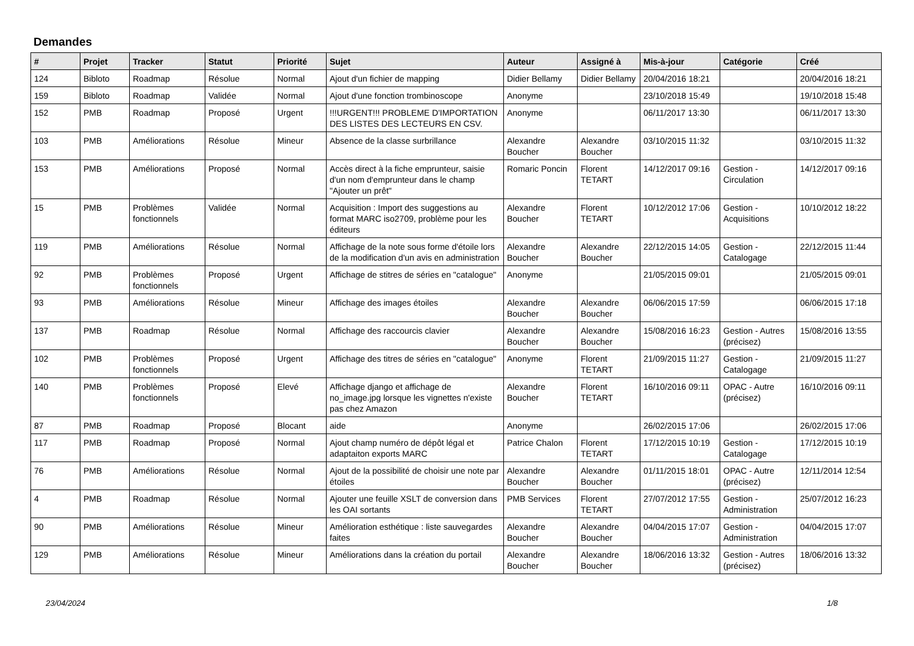Demandes
| # | Projet | Tracker | Statut | Priorité | Sujet | Auteur | Assigné à | Mis-à-jour | Catégorie | Créé |
| --- | --- | --- | --- | --- | --- | --- | --- | --- | --- | --- |
| 124 | Bibloto | Roadmap | Résolue | Normal | Ajout d'un fichier de mapping | Didier Bellamy | Didier Bellamy | 20/04/2016 18:21 | | 20/04/2016 18:21 |
| 159 | Bibloto | Roadmap | Validée | Normal | Ajout d'une fonction trombinoscope | Anonyme | | 23/10/2018 15:49 | | 19/10/2018 15:48 |
| 152 | PMB | Roadmap | Proposé | Urgent | !!!URGENT!!! PROBLEME D'IMPORTATION DES LISTES DES LECTEURS EN CSV. | Anonyme | | 06/11/2017 13:30 | | 06/11/2017 13:30 |
| 103 | PMB | Améliorations | Résolue | Mineur | Absence de la classe surbrillance | Alexandre Boucher | Alexandre Boucher | 03/10/2015 11:32 | | 03/10/2015 11:32 |
| 153 | PMB | Améliorations | Proposé | Normal | Accès direct à la fiche emprunteur, saisie d'un nom d'emprunteur dans le champ "Ajouter un prêt" | Romaric Poncin | Florent TETART | 14/12/2017 09:16 | Gestion - Circulation | 14/12/2017 09:16 |
| 15 | PMB | Problèmes fonctionnels | Validée | Normal | Acquisition : Import des suggestions au format MARC iso2709, problème pour les éditeurs | Alexandre Boucher | Florent TETART | 10/12/2012 17:06 | Gestion - Acquisitions | 10/10/2012 18:22 |
| 119 | PMB | Améliorations | Résolue | Normal | Affichage de la note sous forme d'étoile lors de la modification d'un avis en administration | Alexandre Boucher | Alexandre Boucher | 22/12/2015 14:05 | Gestion - Catalogage | 22/12/2015 11:44 |
| 92 | PMB | Problèmes fonctionnels | Proposé | Urgent | Affichage de stitres de séries en "catalogue" | Anonyme | | 21/05/2015 09:01 | | 21/05/2015 09:01 |
| 93 | PMB | Améliorations | Résolue | Mineur | Affichage des images étoiles | Alexandre Boucher | Alexandre Boucher | 06/06/2015 17:59 | | 06/06/2015 17:18 |
| 137 | PMB | Roadmap | Résolue | Normal | Affichage des raccourcis clavier | Alexandre Boucher | Alexandre Boucher | 15/08/2016 16:23 | Gestion - Autres (précisez) | 15/08/2016 13:55 |
| 102 | PMB | Problèmes fonctionnels | Proposé | Urgent | Affichage des titres de séries en "catalogue" | Anonyme | Florent TETART | 21/09/2015 11:27 | Gestion - Catalogage | 21/09/2015 11:27 |
| 140 | PMB | Problèmes fonctionnels | Proposé | Elevé | Affichage django et affichage de no_image.jpg lorsque les vignettes n'existe pas chez Amazon | Alexandre Boucher | Florent TETART | 16/10/2016 09:11 | OPAC - Autre (précisez) | 16/10/2016 09:11 |
| 87 | PMB | Roadmap | Proposé | Blocant | aide | Anonyme | | 26/02/2015 17:06 | | 26/02/2015 17:06 |
| 117 | PMB | Roadmap | Proposé | Normal | Ajout champ numéro de dépôt légal et adaptaiton exports MARC | Patrice Chalon | Florent TETART | 17/12/2015 10:19 | Gestion - Catalogage | 17/12/2015 10:19 |
| 76 | PMB | Améliorations | Résolue | Normal | Ajout de la possibilité de choisir une note par étoiles | Alexandre Boucher | Alexandre Boucher | 01/11/2015 18:01 | OPAC - Autre (précisez) | 12/11/2014 12:54 |
| 4 | PMB | Roadmap | Résolue | Normal | Ajouter une feuille XSLT de conversion dans les OAI sortants | PMB Services | Florent TETART | 27/07/2012 17:55 | Gestion - Administration | 25/07/2012 16:23 |
| 90 | PMB | Améliorations | Résolue | Mineur | Amélioration esthétique : liste sauvegardes faites | Alexandre Boucher | Alexandre Boucher | 04/04/2015 17:07 | Gestion - Administration | 04/04/2015 17:07 |
| 129 | PMB | Améliorations | Résolue | Mineur | Améliorations dans la création du portail | Alexandre Boucher | Alexandre Boucher | 18/06/2016 13:32 | Gestion - Autres (précisez) | 18/06/2016 13:32 |
23/04/2024 1/8